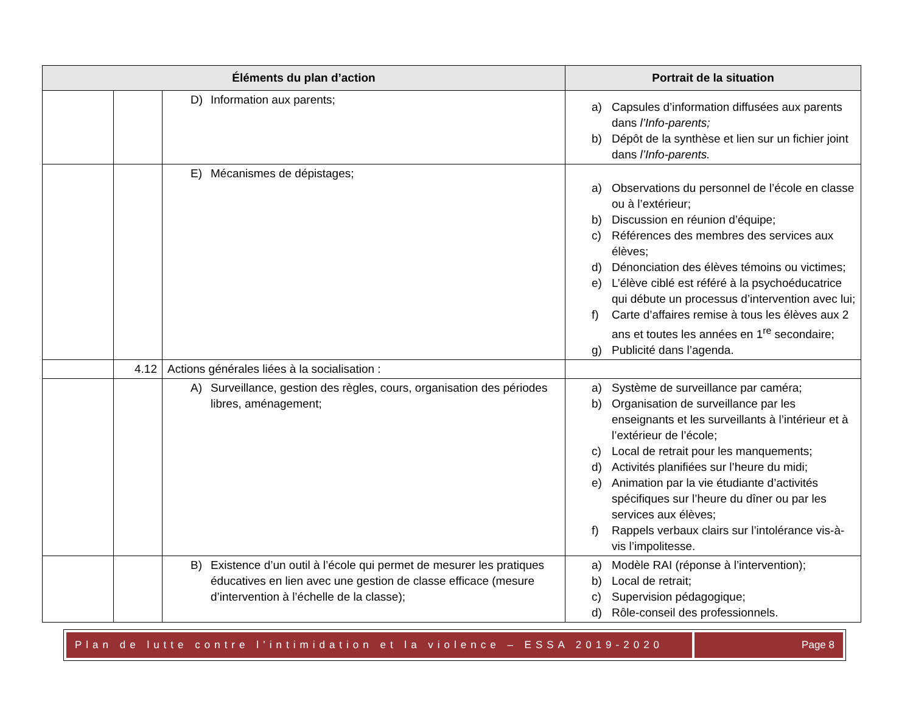| Éléments du plan d’action | | | Portrait de la situation |
| --- | --- | --- | --- |
| | | D) Information aux parents; | a) Capsules d’information diffusées aux parents dans l’Info-parents; b) Dépôt de la synthèse et lien sur un fichier joint dans l’Info-parents. |
| | | E) Mécanismes de dépistages; | a) Observations du personnel de l’école en classe ou à l’extérieur; b) Discussion en réunion d’équipe; c) Références des membres des services aux élèves; d) Dénonciation des élèves témoins ou victimes; e) L’élève ciblé est référé à la psychoéducatrice qui débute un processus d’intervention avec lui; f) Carte d’affaires remise à tous les élèves aux 2 ans et toutes les années en 1<sup>re</sup> secondaire; g) Publicité dans l’agenda. |
| | 4.12 | Actions générales liées à la socialisation : | |
| | | A) Surveillance, gestion des règles, cours, organisation des périodes libres, aménagement; | a) Système de surveillance par caméra; b) Organisation de surveillance par les enseignants et les surveillants à l’intérieur et à l’extérieur de l’école; c) Local de retrait pour les manquements; d) Activités planifiées sur l’heure du midi; e) Animation par la vie étudiante d’activités spécifiques sur l’heure du dîner ou par les services aux élèves; f) Rappels verbaux clairs sur l’intolérance vis-à-vis l’impolitesse. |
| | | B) Existence d’un outil à l’école qui permet de mesurer les pratiques éducatives en lien avec une gestion de classe efficace (mesure d’intervention à l’échelle de la classe); | a) Modèle RAI (réponse à l’intervention); b) Local de retrait; c) Supervision pédagogique; d) Rôle-conseil des professionnels. |
Plan de lutte contre l’intimidation et la violence – ESSA 2019-2020
Page 8